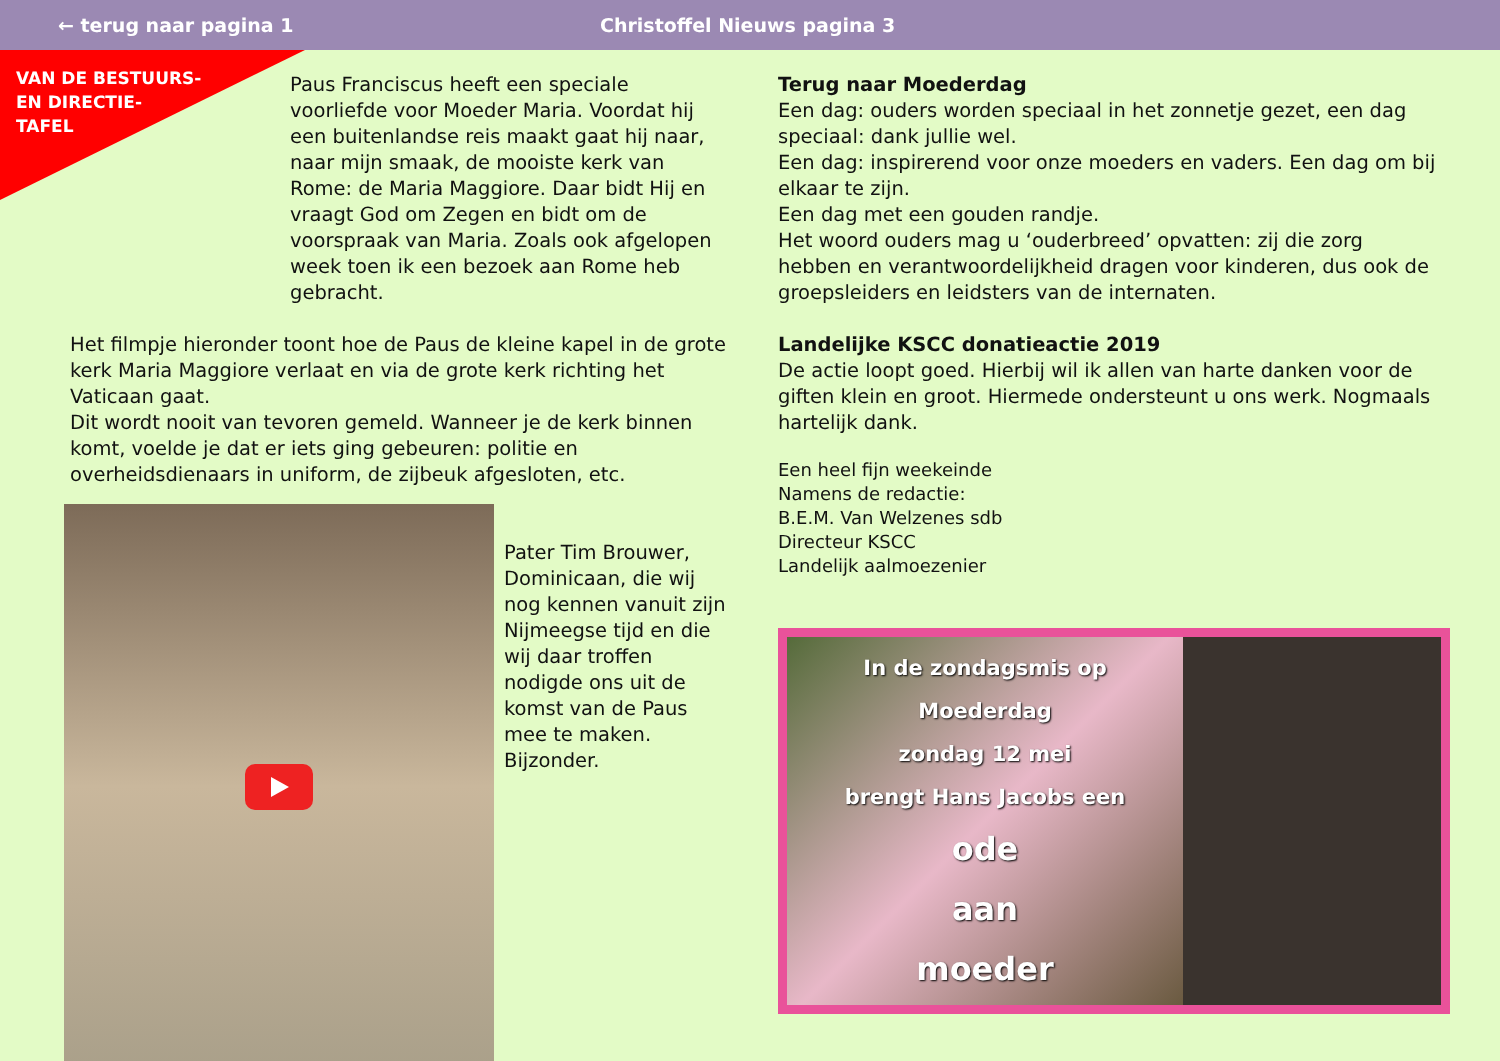← terug naar pagina 1 Christoffel Nieuws pagina 3
VAN DE BESTUURS-
EN DIRECTIE-
TAFEL
Paus Franciscus heeft een speciale voorliefde voor Moeder Maria. Voordat hij een buitenlandse reis maakt gaat hij naar, naar mijn smaak, de mooiste kerk van Rome: de Maria Maggiore. Daar bidt Hij en vraagt God om Zegen en bidt om de voorspraak van Maria. Zoals ook afgelopen week toen ik een bezoek aan Rome heb gebracht.
Het filmpje hieronder toont hoe de Paus de kleine kapel in de grote kerk Maria Maggiore verlaat en via de grote kerk richting het Vaticaan gaat.
Dit wordt nooit van tevoren gemeld. Wanneer je de kerk binnen komt, voelde je dat er iets ging gebeuren: politie en overheidsdienaars in uniform, de zijbeuk afgesloten, etc.
Pater Tim Brouwer, Dominicaan, die wij nog kennen vanuit zijn Nijmeegse tijd en die wij daar troffen nodigde ons uit de komst van de Paus mee te maken. Bijzonder.
Terug naar Moederdag
Een dag: ouders worden speciaal in het zonnetje gezet, een dag speciaal: dank jullie wel.
Een dag: inspirerend voor onze moeders en vaders. Een dag om bij elkaar te zijn.
Een dag met een gouden randje.
Het woord ouders mag u ‘ouderbreed’ opvatten: zij die zorg hebben en verantwoordelijkheid dragen voor kinderen, dus ook de groepsleiders en leidsters van de internaten.
Landelijke KSCC donatieactie 2019
De actie loopt goed. Hierbij wil ik allen van harte danken voor de giften klein en groot. Hiermede ondersteunt u ons werk. Nogmaals hartelijk dank.
Een heel fijn weekeinde
Namens de redactie:
B.E.M. Van Welzenes sdb
Directeur KSCC
Landelijk aalmoezenier
In de zondagsmis op
Moederdag
zondag 12 mei
brengt Hans Jacobs een
ode
aan
moeder